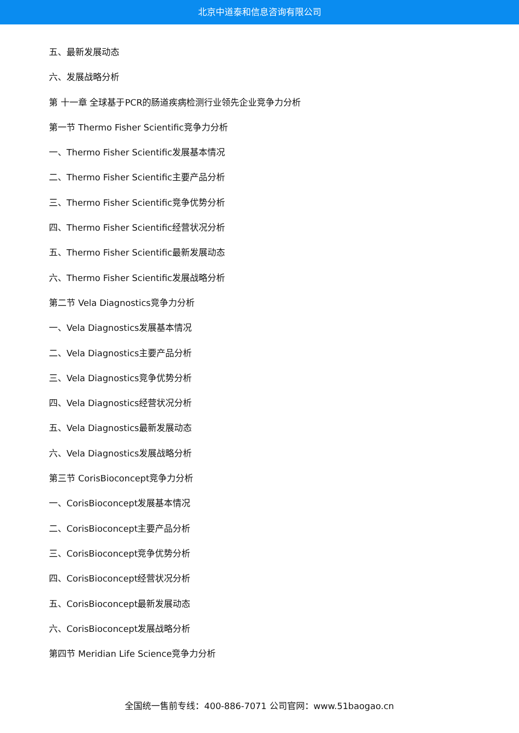北京中道泰和信息咨询有限公司
五、最新发展动态
六、发展战略分析
第 十一章 全球基于PCR的肠道疾病检测行业领先企业竞争力分析
第一节 Thermo Fisher Scientific竞争力分析
一、Thermo Fisher Scientific发展基本情况
二、Thermo Fisher Scientific主要产品分析
三、Thermo Fisher Scientific竞争优势分析
四、Thermo Fisher Scientific经营状况分析
五、Thermo Fisher Scientific最新发展动态
六、Thermo Fisher Scientific发展战略分析
第二节 Vela Diagnostics竞争力分析
一、Vela Diagnostics发展基本情况
二、Vela Diagnostics主要产品分析
三、Vela Diagnostics竞争优势分析
四、Vela Diagnostics经营状况分析
五、Vela Diagnostics最新发展动态
六、Vela Diagnostics发展战略分析
第三节 CorisBioconcept竞争力分析
一、CorisBioconcept发展基本情况
二、CorisBioconcept主要产品分析
三、CorisBioconcept竞争优势分析
四、CorisBioconcept经营状况分析
五、CorisBioconcept最新发展动态
六、CorisBioconcept发展战略分析
第四节 Meridian Life Science竞争力分析
全国统一售前专线：400-886-7071 公司官网：www.51baogao.cn